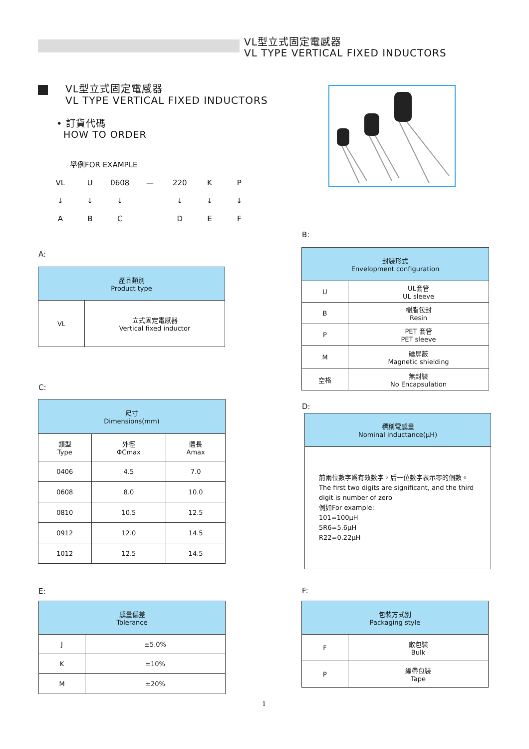VL型立式固定電感器
VL TYPE VERTICAL FIXED INDUCTORS
VL型立式固定電感器
VL TYPE VERTICAL FIXED INDUCTORS
• 訂貨代碼
HOW TO ORDER
舉例FOR EXAMPLE
| VL | U | 0608 | — | 220 | K | P |
| ↓ | ↓ | ↓ | | ↓ | ↓ | ↓ |
| A | B | C | | D | E | F |
A:
| 產品類別 Product type | |
| --- | --- |
| VL | 立式固定電感器 Vertical fixed inductor |
B:
| 封裝形式 Envelopment configuration | |
| --- | --- |
| U | UL套管 UL sleeve |
| B | 樹脂包封 Resin |
| P | PET 套管 PET sleeve |
| M | 磁屏蔽 Magnetic shielding |
| 空格 | 無封裝 No Encapsulation |
C:
| 尺寸 Dimensions(mm) | | |
| --- | --- | --- |
| 類型 Type | 外徑 ΦCmax | 體長 Amax |
| 0406 | 4.5 | 7.0 |
| 0608 | 8.0 | 10.0 |
| 0810 | 10.5 | 12.5 |
| 0912 | 12.0 | 14.5 |
| 1012 | 12.5 | 14.5 |
D:
| 標稱電感量 Nominal inductance(μH) |
| --- |
| 前兩位數字爲有效數字，后一位數字表示零的個數。 The first two digits are significant, and the third digit is number of zero 例如For example: 101=100μH 5R6=5.6μH R22=0.22μH |
E:
| 感量偏差 Tolerance | |
| --- | --- |
| J | ±5.0% |
| K | ±10% |
| M | ±20% |
F:
| 包裝方式別 Packaging style | |
| --- | --- |
| F | 散包裝 Bulk |
| P | 編帶包裝 Tape |
1